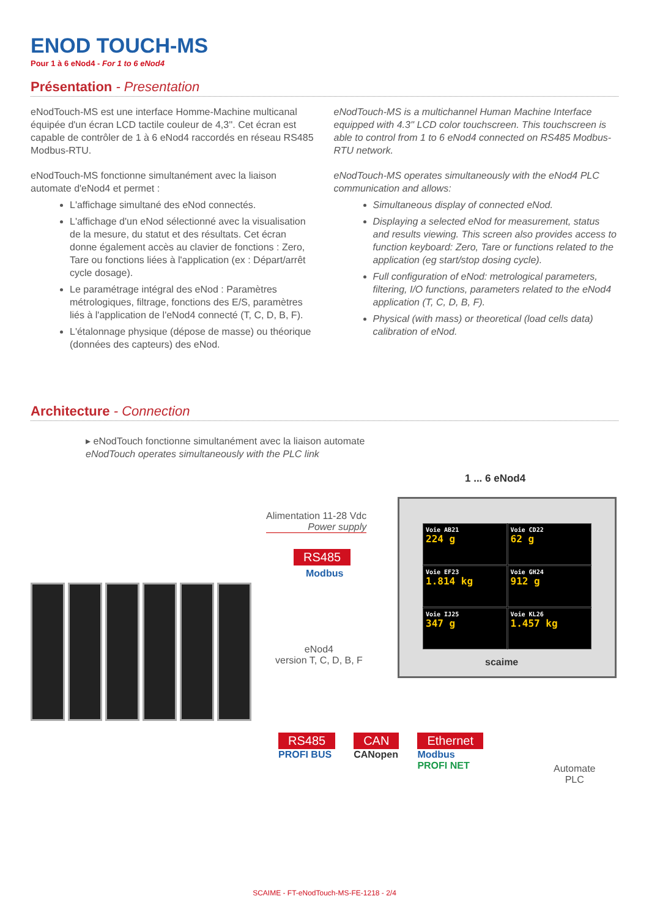ENOD TOUCH-MS
Pour 1 à 6 eNod4 - For 1 to 6 eNod4
Présentation - Presentation
eNodTouch-MS est une interface Homme-Machine multicanal équipée d'un écran LCD tactile couleur de 4,3''. Cet écran est capable de contrôler de 1 à 6 eNod4 raccordés en réseau RS485 Modbus-RTU.
eNodTouch-MS fonctionne simultanément avec la liaison automate d'eNod4 et permet :
L'affichage simultané des eNod connectés.
L'affichage d'un eNod sélectionné avec la visualisation de la mesure, du statut et des résultats. Cet écran donne également accès au clavier de fonctions : Zero, Tare ou fonctions liées à l'application (ex : Départ/arrêt cycle dosage).
Le paramétrage intégral des eNod : Paramètres métrologiques, filtrage, fonctions des E/S, paramètres liés à l'application de l'eNod4 connecté (T, C, D, B, F).
L'étalonnage physique (dépose de masse) ou théorique (données des capteurs) des eNod.
eNodTouch-MS is a multichannel Human Machine Interface equipped with 4.3'' LCD color touchscreen. This touchscreen is able to control from 1 to 6 eNod4 connected on RS485 Modbus-RTU network.
eNodTouch-MS operates simultaneously with the eNod4 PLC communication and allows:
Simultaneous display of connected eNod.
Displaying a selected eNod for measurement, status and results viewing. This screen also provides access to function keyboard: Zero, Tare or functions related to the application (eg start/stop dosing cycle).
Full configuration of eNod: metrological parameters, filtering, I/O functions, parameters related to the eNod4 application (T, C, D, B, F).
Physical (with mass) or theoretical (load cells data) calibration of eNod.
Architecture - Connection
▸ eNodTouch fonctionne simultanément avec la liaison automate
eNodTouch operates simultaneously with the PLC link
1 ... 6 eNod4
Alimentation 11-28 Vdc
Power supply
RS485
Modbus
eNod4
version T, C, D, B, F
Voie AB21
224 g
Voie CD22
62 g
Voie EF23
1.814 kg
Voie GH24
912 g
Voie IJ25
347 g
Voie KL26
1.457 kg
scaime
RS485
PROFI BUS
CAN
CANopen
Ethernet
Modbus
PROFI NET
Automate
PLC
SCAIME - FT-eNodTouch-MS-FE-1218 - 2/4